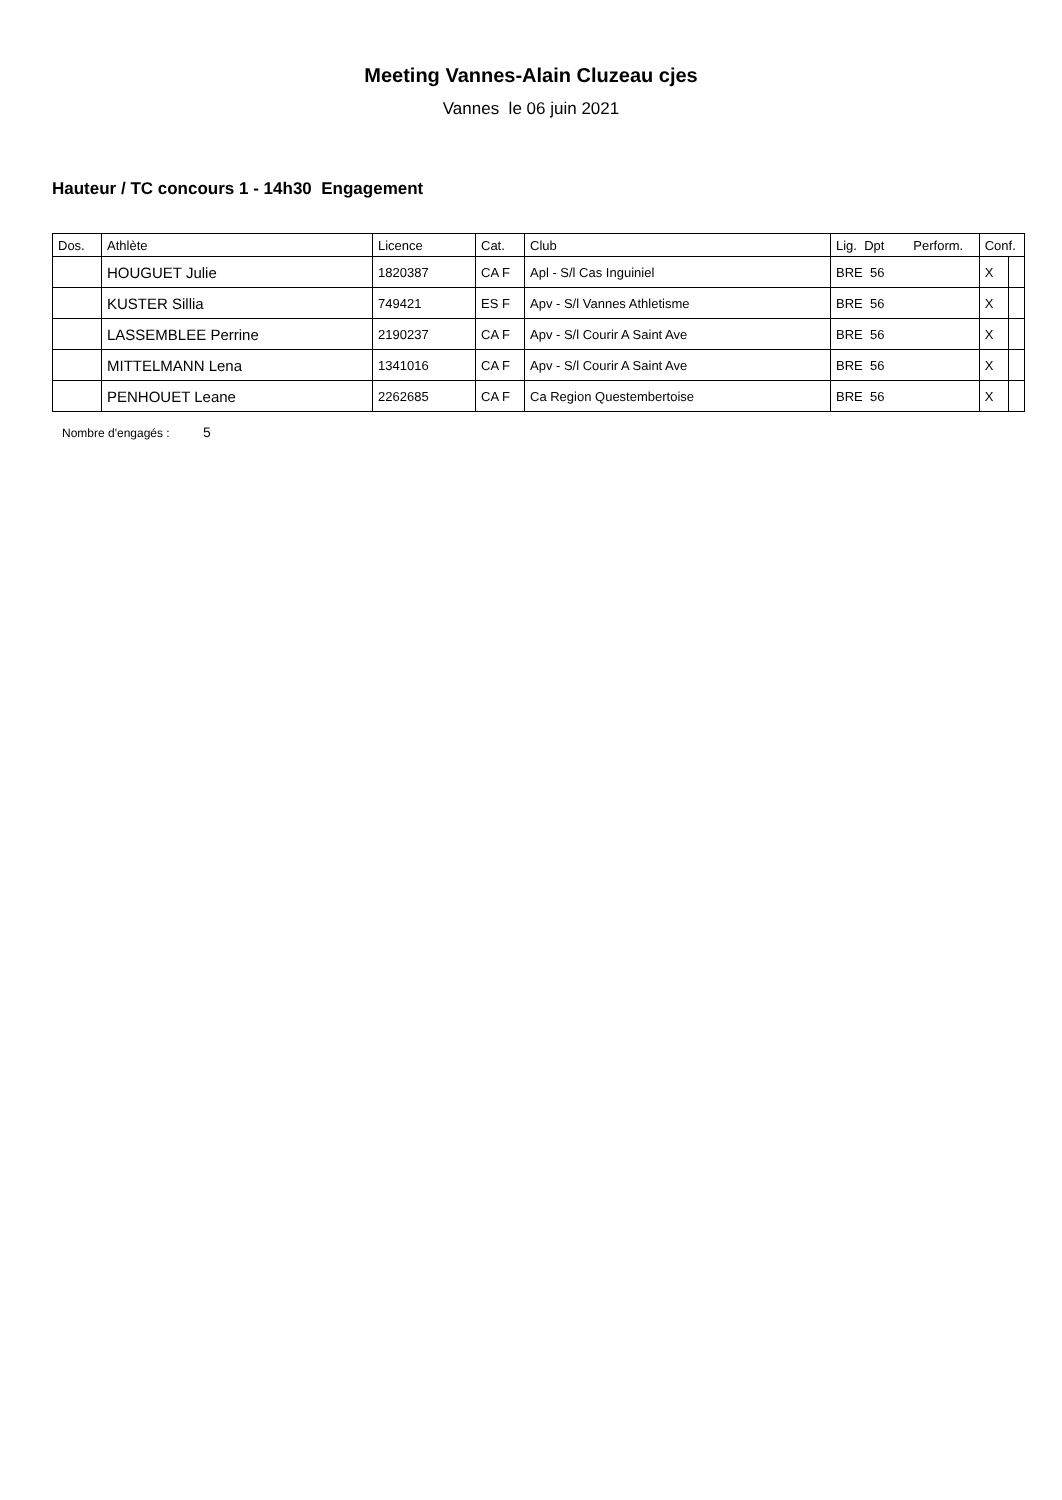Meeting Vannes-Alain Cluzeau cjes
Vannes le 06 juin 2021
Hauteur / TC concours 1 - 14h30 Engagement
| Dos. | Athlète | Licence | Cat. | Club | Lig. Dpt Perform. | Conf. | |
| --- | --- | --- | --- | --- | --- | --- | --- |
| | HOUGUET Julie | 1820387 | CA F | Apl - S/l Cas Inguiniel | BRE 56 | X | |
| | KUSTER Sillia | 749421 | ES F | Apv - S/l Vannes Athletisme | BRE 56 | X | |
| | LASSEMBLEE Perrine | 2190237 | CA F | Apv - S/l Courir A Saint Ave | BRE 56 | X | |
| | MITTELMANN Lena | 1341016 | CA F | Apv - S/l Courir A Saint Ave | BRE 56 | X | |
| | PENHOUET Leane | 2262685 | CA F | Ca Region Questembertoise | BRE 56 | X | |
Nombre d'engagés : 5